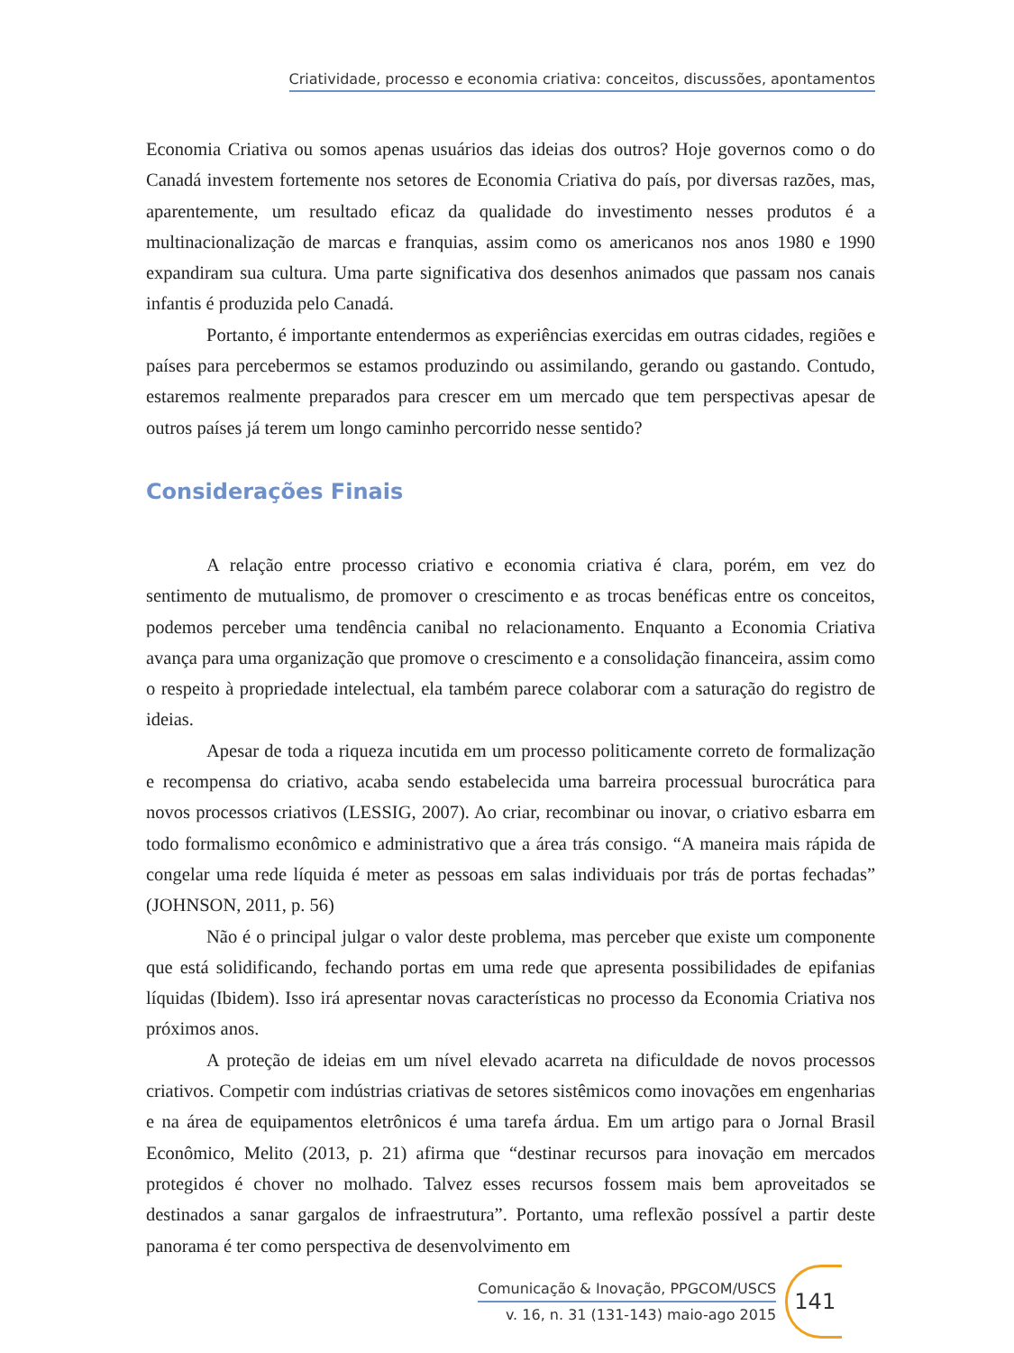Criatividade, processo e economia criativa: conceitos, discussões, apontamentos
Economia Criativa ou somos apenas usuários das ideias dos outros? Hoje governos como o do Canadá investem fortemente nos setores de Economia Criativa do país, por diversas razões, mas, aparentemente, um resultado eficaz da qualidade do investimento nesses produtos é a multinacionalização de marcas e franquias, assim como os americanos nos anos 1980 e 1990 expandiram sua cultura. Uma parte significativa dos desenhos animados que passam nos canais infantis é produzida pelo Canadá.
Portanto, é importante entendermos as experiências exercidas em outras cidades, regiões e países para percebermos se estamos produzindo ou assimilando, gerando ou gastando. Contudo, estaremos realmente preparados para crescer em um mercado que tem perspectivas apesar de outros países já terem um longo caminho percorrido nesse sentido?
Considerações Finais
A relação entre processo criativo e economia criativa é clara, porém, em vez do sentimento de mutualismo, de promover o crescimento e as trocas benéficas entre os conceitos, podemos perceber uma tendência canibal no relacionamento. Enquanto a Economia Criativa avança para uma organização que promove o crescimento e a consolidação financeira, assim como o respeito à propriedade intelectual, ela também parece colaborar com a saturação do registro de ideias.
Apesar de toda a riqueza incutida em um processo politicamente correto de formalização e recompensa do criativo, acaba sendo estabelecida uma barreira processual burocrática para novos processos criativos (LESSIG, 2007). Ao criar, recombinar ou inovar, o criativo esbarra em todo formalismo econômico e administrativo que a área trás consigo. “A maneira mais rápida de congelar uma rede líquida é meter as pessoas em salas individuais por trás de portas fechadas” (JOHNSON, 2011, p. 56)
Não é o principal julgar o valor deste problema, mas perceber que existe um componente que está solidificando, fechando portas em uma rede que apresenta possibilidades de epifanias líquidas (Ibidem). Isso irá apresentar novas características no processo da Economia Criativa nos próximos anos.
A proteção de ideias em um nível elevado acarreta na dificuldade de novos processos criativos. Competir com indústrias criativas de setores sistêmicos como inovações em engenharias e na área de equipamentos eletrônicos é uma tarefa árdua. Em um artigo para o Jornal Brasil Econômico, Melito (2013, p. 21) afirma que “destinar recursos para inovação em mercados protegidos é chover no molhado. Talvez esses recursos fossem mais bem aproveitados se destinados a sanar gargalos de infraestrutura”. Portanto, uma reflexão possível a partir deste panorama é ter como perspectiva de desenvolvimento em
Comunicação & Inovação, PPGCOM/USCS
v. 16, n. 31 (131-143) maio-ago 2015
141